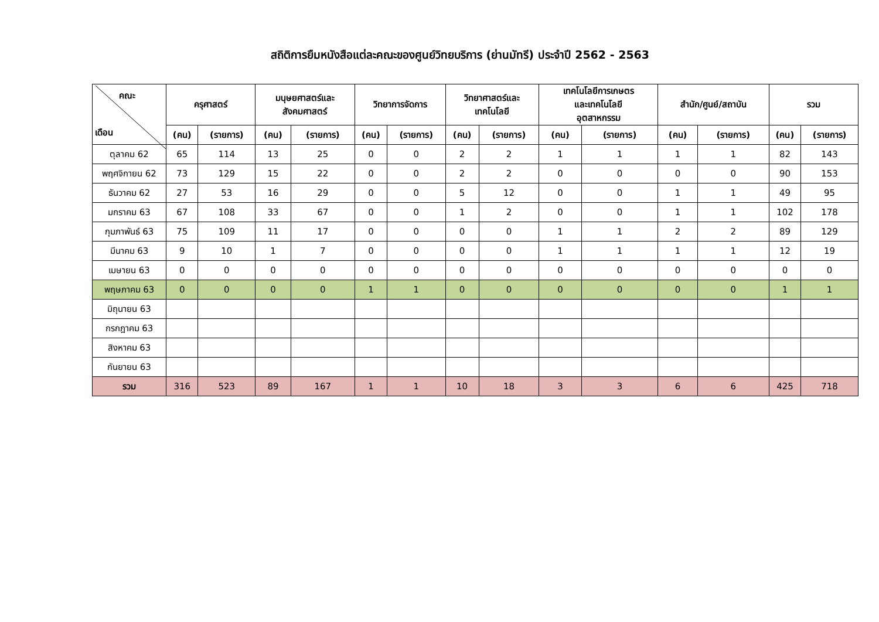สถิติการยืมหนังสือแต่ละคณะของศูนย์วิทยบริการ (ย่านมัทรี) ประจำปี 2562 - 2563
| คณะ เดือน | ครุศาสตร์ | | มนุษยศาสตร์และ สังคมศาสตร์ | | วิทยาการจัดการ | | วิทยาศาสตร์และ เทคโนโลยี | | เทคโนโลยีการเกษตร และเทคโนโลยี อุตสาหกรรม | | สำนัก/ศูนย์/สถาบัน | | รวม | |
| --- | --- | --- | --- | --- | --- | --- | --- | --- | --- | --- | --- | --- | --- | --- |
| | (คน) | (รายการ) | (คน) | (รายการ) | (คน) | (รายการ) | (คน) | (รายการ) | (คน) | (รายการ) | (คน) | (รายการ) | (คน) | (รายการ) |
| ตุลาคม 62 | 65 | 114 | 13 | 25 | 0 | 0 | 2 | 2 | 1 | 1 | 1 | 1 | 82 | 143 |
| พฤศจิกายน 62 | 73 | 129 | 15 | 22 | 0 | 0 | 2 | 2 | 0 | 0 | 0 | 0 | 90 | 153 |
| ธันวาคม 62 | 27 | 53 | 16 | 29 | 0 | 0 | 5 | 12 | 0 | 0 | 1 | 1 | 49 | 95 |
| มกราคม 63 | 67 | 108 | 33 | 67 | 0 | 0 | 1 | 2 | 0 | 0 | 1 | 1 | 102 | 178 |
| กุมภาพันธ์ 63 | 75 | 109 | 11 | 17 | 0 | 0 | 0 | 0 | 1 | 1 | 2 | 2 | 89 | 129 |
| มีนาคม 63 | 9 | 10 | 1 | 7 | 0 | 0 | 0 | 0 | 1 | 1 | 1 | 1 | 12 | 19 |
| เมษายน 63 | 0 | 0 | 0 | 0 | 0 | 0 | 0 | 0 | 0 | 0 | 0 | 0 | 0 | 0 |
| พฤษภาคม 63 | 0 | 0 | 0 | 0 | 1 | 1 | 0 | 0 | 0 | 0 | 0 | 0 | 1 | 1 |
| มิถุนายน 63 | | | | | | | | | | | | | | |
| กรกฎาคม 63 | | | | | | | | | | | | | | |
| สิงหาคม 63 | | | | | | | | | | | | | | |
| กันยายน 63 | | | | | | | | | | | | | | |
| รวม | 316 | 523 | 89 | 167 | 1 | 1 | 10 | 18 | 3 | 3 | 6 | 6 | 425 | 718 |